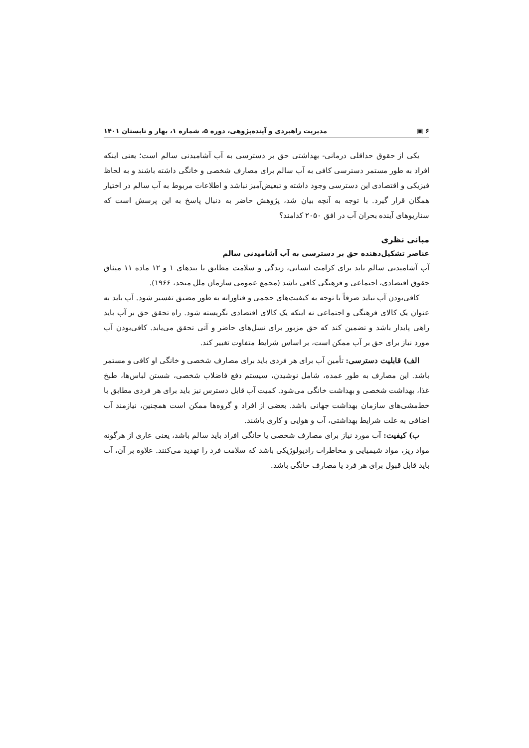۶ ▣ مدیریت راهبردی و آینده‌پژوهی، دوره ۵، شماره ۱، بهار و تابستان ۱۴۰۱
یکی از حقوق حداقلی درمانی- بهداشتی حق بر دسترسی به آب آشامیدنی سالم است؛ یعنی اینکه افراد به طور مستمر دسترسی کافی به آب سالم برای مصارف شخصی و خانگی داشته باشند و به لحاظ فیزیکی و اقتصادی این دسترسی وجود داشته و تبعیض‌آمیز نباشد و اطلاعات مربوط به آب سالم در اختیار همگان قرار گیرد. با توجه به آنچه بیان شد، پژوهش حاضر به دنبال پاسخ به این پرسش است که سناریوهای آینده بحران آب در افق ۲۰۵۰ کدامند؟
مبانی نظری
عناصر تشکیل‌دهنده حق بر دسترسی به آب آشامیدنی سالم
آب آشامیدنی سالم باید برای کرامت انسانی، زندگی و سلامت مطابق با بندهای ۱ و ۱۲ ماده ۱۱ میثاق حقوق اقتصادی، اجتماعی و فرهنگی کافی باشد (مجمع عمومی سازمان ملل متحد، ۱۹۶۶).
کافی‌بودن آب نباید صرفاً با توجه به کیفیت‌های حجمی و فناورانه به طور مضیق تفسیر شود. آب باید به عنوان یک کالای فرهنگی و اجتماعی نه اینکه یک کالای اقتصادی نگریسته شود. راه تحقق حق بر آب باید راهی پایدار باشد و تضمین کند که حق مزبور برای نسل‌های حاضر و آتی تحقق می‌یابد. کافی‌بودن آب مورد نیاز برای حق بر آب ممکن است، بر اساس شرایط متفاوت تغییر کند.
الف) قابلیت دسترسی: تأمین آب برای هر فردی باید برای مصارف شخصی و خانگی او کافی و مستمر باشد. این مصارف به طور عمده، شامل نوشیدن، سیستم دفع فاضلاب شخصی، شستن لباس‌ها، طبخ غذا، بهداشت شخصی و بهداشت خانگی می‌شود. کمیت آب قابل دسترس نیز باید برای هر فردی مطابق با خط‌مشی‌های سازمان بهداشت جهانی باشد. بعضی از افراد و گروه‌ها ممکن است همچنین، نیازمند آب اضافی به علت شرایط بهداشتی، آب و هوایی و کاری باشند.
ب) کیفیت: آب مورد نیاز برای مصارف شخصی یا خانگی افراد باید سالم باشد، یعنی عاری از هرگونه مواد ریز، مواد شیمیایی و مخاطرات رادیولوژیکی باشد که سلامت فرد را تهدید می‌کنند. علاوه بر آن، آب باید قابل قبول برای هر فرد یا مصارف خانگی باشد.